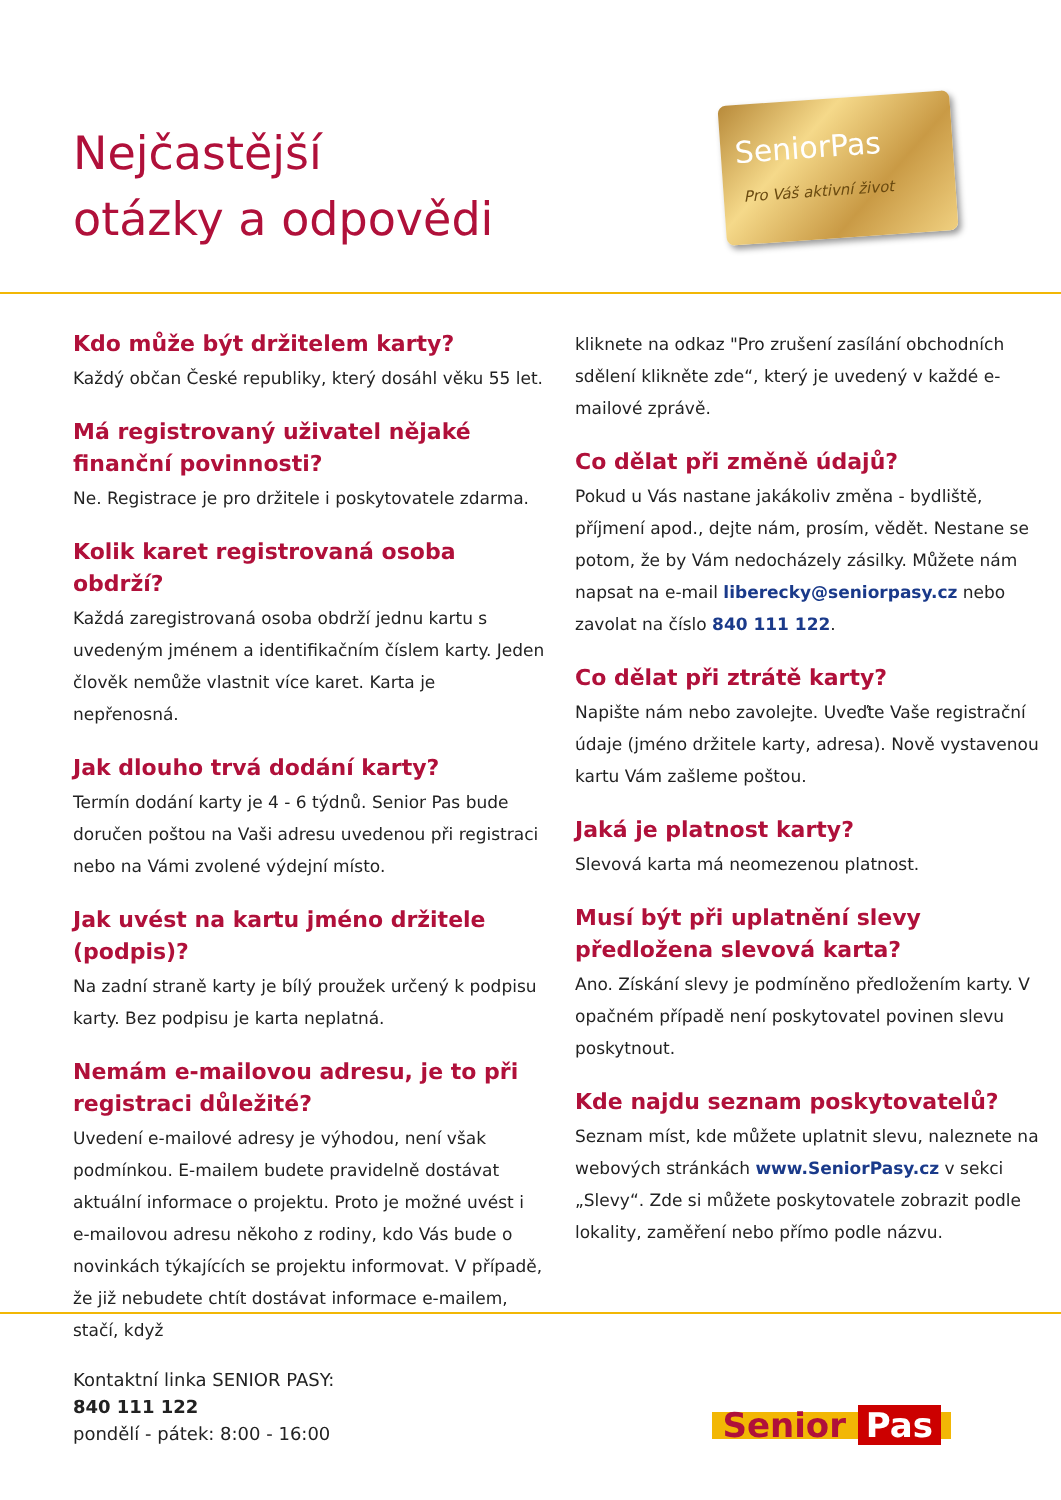Nejčastější
otázky a odpovědi
SeniorPas
Pro Váš aktivní život
Kdo může být držitelem karty?
Každý občan České republiky, který dosáhl věku 55 let.
Má registrovaný uživatel nějaké finanční povinnosti?
Ne. Registrace je pro držitele i poskytovatele zdarma.
Kolik karet registrovaná osoba obdrží?
Každá zaregistrovaná osoba obdrží jednu kartu s uvedeným jménem a identifikačním číslem karty. Jeden člověk nemůže vlastnit více karet. Karta je nepřenosná.
Jak dlouho trvá dodání karty?
Termín dodání karty je 4 - 6 týdnů. Senior Pas bude doručen poštou na Vaši adresu uvedenou při registraci nebo na Vámi zvolené výdejní místo.
Jak uvést na kartu jméno držitele (podpis)?
Na zadní straně karty je bílý proužek určený k podpisu karty. Bez podpisu je karta neplatná.
Nemám e-mailovou adresu, je to při registraci důležité?
Uvedení e-mailové adresy je výhodou, není však podmínkou. E-mailem budete pravidelně dostávat aktuální informace o projektu. Proto je možné uvést i e-mailovou adresu někoho z rodiny, kdo Vás bude o novinkách týkajících se projektu informovat. V případě, že již nebudete chtít dostávat informace e-mailem, stačí, když
kliknete na odkaz "Pro zrušení zasílání obchodních sdělení klikněte zde“, který je uvedený v každé e-mailové zprávě.
Co dělat při změně údajů?
Pokud u Vás nastane jakákoliv změna - bydliště, příjmení apod., dejte nám, prosím, vědět. Nestane se potom, že by Vám nedocházely zásilky. Můžete nám napsat na e-mail liberecky@seniorpasy.cz nebo zavolat na číslo 840 111 122.
Co dělat při ztrátě karty?
Napište nám nebo zavolejte. Uveďte Vaše registrační údaje (jméno držitele karty, adresa). Nově vystavenou kartu Vám zašleme poštou.
Jaká je platnost karty?
Slevová karta má neomezenou platnost.
Musí být při uplatnění slevy předložena slevová karta?
Ano. Získání slevy je podmíněno předložením karty. V opačném případě není poskytovatel povinen slevu poskytnout.
Kde najdu seznam poskytovatelů?
Seznam míst, kde můžete uplatnit slevu, naleznete na webových stránkách www.SeniorPasy.cz v sekci „Slevy“. Zde si můžete poskytovatele zobrazit podle lokality, zaměření nebo přímo podle názvu.
Kontaktní linka SENIOR PASY:
840 111 122
pondělí - pátek: 8:00 - 16:00
Senior Pas